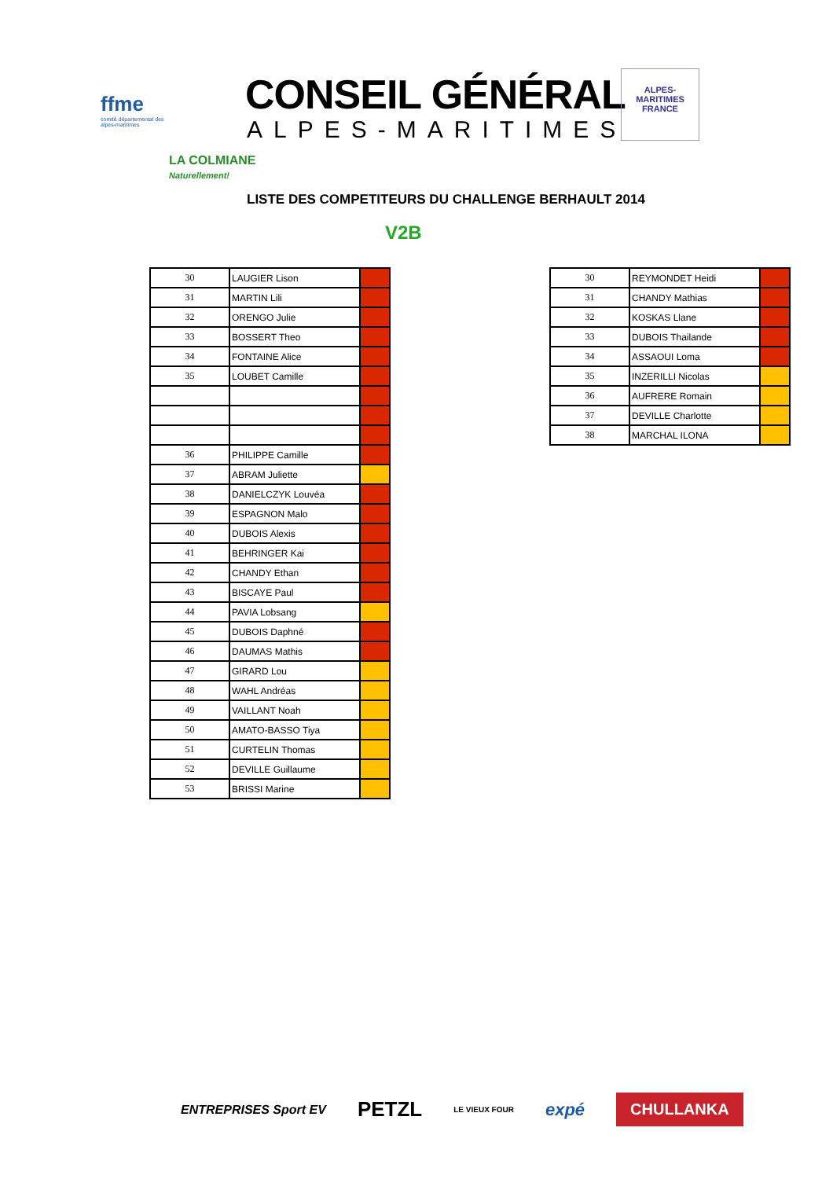ffme
comité départemental des alpes-maritimes
CONSEIL GÉNÉRAL
ALPES-MARITIMES
ALPES-MARITIMES
FRANCE
LA COLMIANE
Naturellement!
LISTE DES COMPETITEURS DU CHALLENGE BERHAULT 2014
V2B
| 30 | LAUGIER Lison | |
| 31 | MARTIN Lili | |
| 32 | ORENGO Julie | |
| 33 | BOSSERT Theo | |
| 34 | FONTAINE Alice | |
| 35 | LOUBET Camille | |
| 36 | PHILIPPE Camille | |
| 37 | ABRAM Juliette | |
| 38 | DANIELCZYK Louvéa | |
| 39 | ESPAGNON Malo | |
| 40 | DUBOIS Alexis | |
| 41 | BEHRINGER Kai | |
| 42 | CHANDY Ethan | |
| 43 | BISCAYE Paul | |
| 44 | PAVIA Lobsang | |
| 45 | DUBOIS Daphné | |
| 46 | DAUMAS Mathis | |
| 47 | GIRARD Lou | |
| 48 | WAHL Andréas | |
| 49 | VAILLANT Noah | |
| 50 | AMATO-BASSO Tiya | |
| 51 | CURTELIN Thomas | |
| 52 | DEVILLE Guillaume | |
| 53 | BRISSI Marine | |
| 30 | REYMONDET Heidi | |
| 31 | CHANDY Mathias | |
| 32 | KOSKAS Llane | |
| 33 | DUBOIS Thailande | |
| 34 | ASSAOUI Loma | |
| 35 | INZERILLI Nicolas | |
| 36 | AUFRERE Romain | |
| 37 | DEVILLE Charlotte | |
| 38 | MARCHAL ILONA | |
ENTREPRISES Sport EV PETZL LE VIEUX FOUR expé CHULLANKA